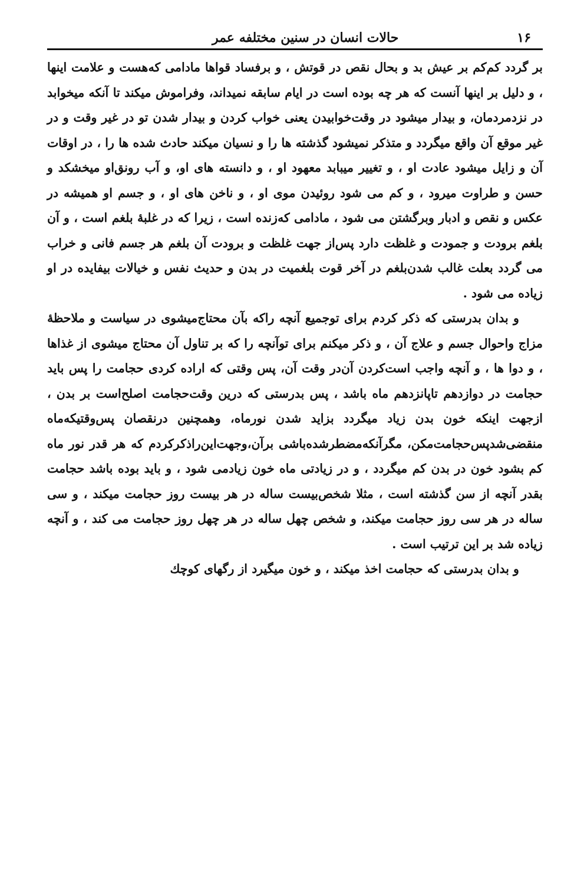۱۶ حالات انسان در سنین مختلفه عمر
بر گردد کم‌کم بر عیش بد و بحال نقص در قوتش ، و برفساد قواها مادامی که‌هست و علامت اینها ، و دلیل بر اینها آنست که هر چه بوده است در ایام سابقه نمیداند، وفراموش میکند تا آنکه میخوابد در نزدمردمان، و بیدار میشود در وقت‌خوابیدن یعنی خواب کردن و بیدار شدن تو در غیر وقت و در غیر موقع آن واقع میگردد و متذکر نمیشود گذشته ها را و نسیان میکند حادث شده ها را ، در اوقات آن و زایل میشود عادت او ، و تغییر میبابد معهود او ، و دانسته های او، و آب رونق‌او میخشکد و حسن و طراوت میرود ، و کم می شود روئیدن موی او ، و ناخن های او ، و جسم او همیشه در عکس و نقص و ادبار وبرگشتن می شود ، مادامی که‌زنده است ، زیرا که در غلبهٔ بلغم است ، و آن بلغم برودت و جمودت و غلظت دارد پس‌از جهت غلظت و برودت آن بلغم هر جسم فانی و خراب می گردد بعلت غالب شدن‌بلغم در آخر قوت بلغمیت در بدن و حدیث نفس و خیالات بیفایده در او زیاده می شود .
و بدان بدرستی که ذکر کردم برای توجمیع آنچه راکه بآن محتاج‌میشوی در سیاست و ملاحظهٔ مزاج واحوال جسم و علاج آن ، و ذکر میکنم برای توآنچه را که بر تناول آن محتاج میشوی از غذاها ، و دوا ها ، و آنچه واجب است‌کردن آن‌در وقت آن، پس وقتی که اراده کردی حجامت را پس باید حجامت در دوازدهم تاپانزدهم ماه باشد ، پس بدرستی که درین وقت‌حجامت اصلح‌است بر بدن ، ازجهت اینکه خون بدن زیاد میگردد بزاید شدن نورماه، وهمچنین درنقصان پس‌وقتیکه‌ماه منقضی‌شدپس‌حجامت‌مکن، مگرآنکه‌مضطرشده‌باشی برآن،وجهت‌این‌راذکرکردم که هر قدر نور ماه کم بشود خون در بدن کم میگردد ، و در زیادتی ماه خون زیادمی شود ، و باید بوده باشد حجامت بقدر آنچه از سن گذشته است ، مثلا شخص‌بیست ساله در هر بیست روز حجامت میکند ، و سی ساله در هر سی روز حجامت میکند، و شخص چهل ساله در هر چهل روز حجامت می کند ، و آنچه زیاده شد بر این ترتیب است .
و بدان بدرستی که حجامت اخذ میکند ، و خون میگیرد از رگهای کوچك